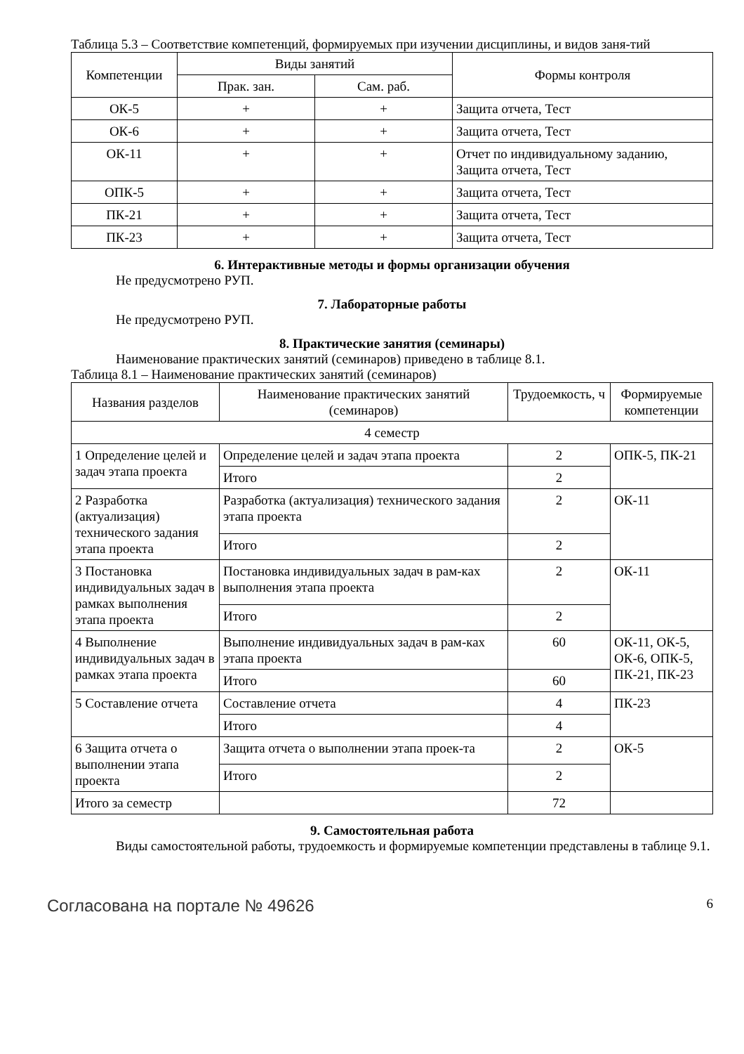Таблица 5.3 – Соответствие компетенций, формируемых при изучении дисциплины, и видов заня-тий
| Компетенции | Виды занятий | | Формы контроля |
| --- | --- | --- | --- |
| | Прак. зан. | Сам. раб. | |
| ОК-5 | + | + | Защита отчета, Тест |
| ОК-6 | + | + | Защита отчета, Тест |
| ОК-11 | + | + | Отчет по индивидуальному заданию, Защита отчета, Тест |
| ОПК-5 | + | + | Защита отчета, Тест |
| ПК-21 | + | + | Защита отчета, Тест |
| ПК-23 | + | + | Защита отчета, Тест |
6. Интерактивные методы и формы организации обучения
Не предусмотрено РУП.
7. Лабораторные работы
Не предусмотрено РУП.
8. Практические занятия (семинары)
Наименование практических занятий (семинаров) приведено в таблице 8.1.
Таблица 8.1 – Наименование практических занятий (семинаров)
| Названия разделов | Наименование практических занятий (семинаров) | Трудоемкость, ч | Формируемые компетенции |
| --- | --- | --- | --- |
| 4 семестр | | | |
| 1 Определение целей и задач этапа проекта | Определение целей и задач этапа проекта | 2 | ОПК-5, ПК-21 |
| | Итого | 2 | |
| 2 Разработка (актуализация) технического задания этапа проекта | Разработка (актуализация) технического задания этапа проекта | 2 | ОК-11 |
| | Итого | 2 | |
| 3 Постановка индивидуальных задач в рамках выполнения этапа проекта | Постановка индивидуальных задач в рам-ках выполнения этапа проекта | 2 | ОК-11 |
| | Итого | 2 | |
| 4 Выполнение индивидуальных задач в рамках этапа проекта | Выполнение индивидуальных задач в рам-ках этапа проекта | 60 | ОК-11, ОК-5, ОК-6, ОПК-5, ПК-21, ПК-23 |
| | Итого | 60 | |
| 5 Составление отчета | Составление отчета | 4 | ПК-23 |
| | Итого | 4 | |
| 6 Защита отчета о выполнении этапа проекта | Защита отчета о выполнении этапа проек-та | 2 | ОК-5 |
| | Итого | 2 | |
| Итого за семестр | | 72 | |
9. Самостоятельная работа
Виды самостоятельной работы, трудоемкость и формируемые компетенции представлены в таблице 9.1.
Согласована на портале № 49626 6